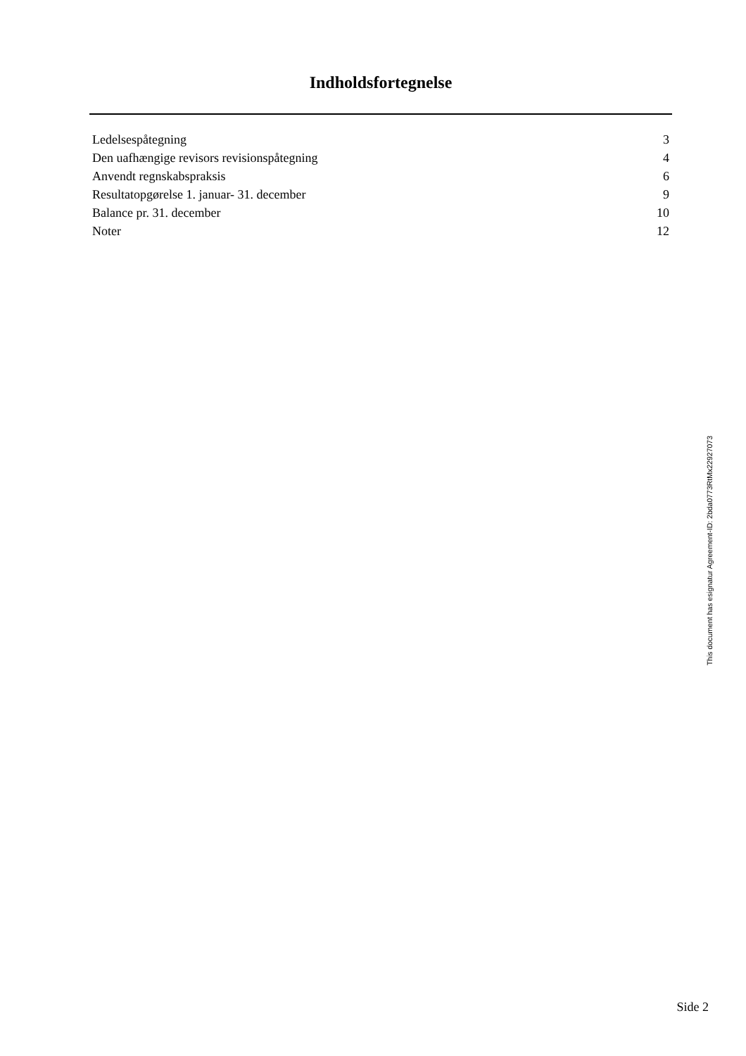Indholdsfortegnelse
| Ledelsespåtegning | 3 |
| Den uafhængige revisors revisionspåtegning | 4 |
| Anvendt regnskabspraksis | 6 |
| Resultatopgørelse 1. januar- 31. december | 9 |
| Balance pr. 31. december | 10 |
| Noter | 12 |
This document has esignatur Agreement-ID: 2bda0773RtMx22927073
Side 2